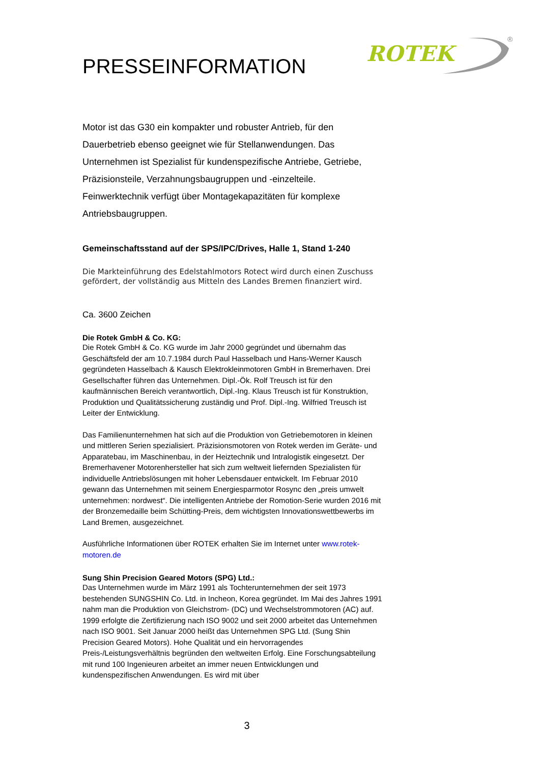ROTEK
®
PRESSEINFORMATION
Motor ist das G30 ein kompakter und robuster Antrieb, für den Dauerbetrieb ebenso geeignet wie für Stellanwendungen. Das Unternehmen ist Spezialist für kundenspezifische Antriebe, Getriebe, Präzisionsteile, Verzahnungsbaugruppen und -einzelteile. Feinwerktechnik verfügt über Montagekapazitäten für komplexe Antriebsbaugruppen.
Gemeinschaftsstand auf der SPS/IPC/Drives, Halle 1, Stand 1-240
Die Markteinführung des Edelstahlmotors Rotect wird durch einen Zuschuss gefördert, der vollständig aus Mitteln des Landes Bremen finanziert wird.
Ca. 3600 Zeichen
Die Rotek GmbH & Co. KG:
Die Rotek GmbH & Co. KG wurde im Jahr 2000 gegründet und übernahm das Geschäftsfeld der am 10.7.1984 durch Paul Hasselbach und Hans-Werner Kausch gegründeten Hasselbach & Kausch Elektrokleinmotoren GmbH in Bremerhaven. Drei Gesellschafter führen das Unternehmen. Dipl.-Ök. Rolf Treusch ist für den kaufmännischen Bereich verantwortlich, Dipl.-Ing. Klaus Treusch ist für Konstruktion, Produktion und Qualitätssicherung zuständig und Prof. Dipl.-Ing. Wilfried Treusch ist Leiter der Entwicklung.
Das Familienunternehmen hat sich auf die Produktion von Getriebemotoren in kleinen und mittleren Serien spezialisiert. Präzisionsmotoren von Rotek werden im Geräte- und Apparatebau, im Maschinenbau, in der Heiztechnik und Intralogistik eingesetzt. Der Bremerhavener Motorenhersteller hat sich zum weltweit liefernden Spezialisten für individuelle Antriebslösungen mit hoher Lebensdauer entwickelt. Im Februar 2010 gewann das Unternehmen mit seinem Energiesparmotor Rosync den „preis umwelt unternehmen: nordwest“. Die intelligenten Antriebe der Romotion-Serie wurden 2016 mit der Bronzemedaille beim Schütting-Preis, dem wichtigsten Innovationswettbewerbs im Land Bremen, ausgezeichnet.
Ausführliche Informationen über ROTEK erhalten Sie im Internet unter www.rotek-motoren.de
Sung Shin Precision Geared Motors (SPG) Ltd.:
Das Unternehmen wurde im März 1991 als Tochterunternehmen der seit 1973 bestehenden SUNGSHIN Co. Ltd. in Incheon, Korea gegründet. Im Mai des Jahres 1991 nahm man die Produktion von Gleichstrom- (DC) und Wechselstrommotoren (AC) auf. 1999 erfolgte die Zertifizierung nach ISO 9002 und seit 2000 arbeitet das Unternehmen nach ISO 9001. Seit Januar 2000 heißt das Unternehmen SPG Ltd. (Sung Shin Precision Geared Motors). Hohe Qualität und ein hervorragendes Preis-/Leistungsverhältnis begründen den weltweiten Erfolg. Eine Forschungsabteilung mit rund 100 Ingenieuren arbeitet an immer neuen Entwicklungen und kundenspezifischen Anwendungen. Es wird mit über
3